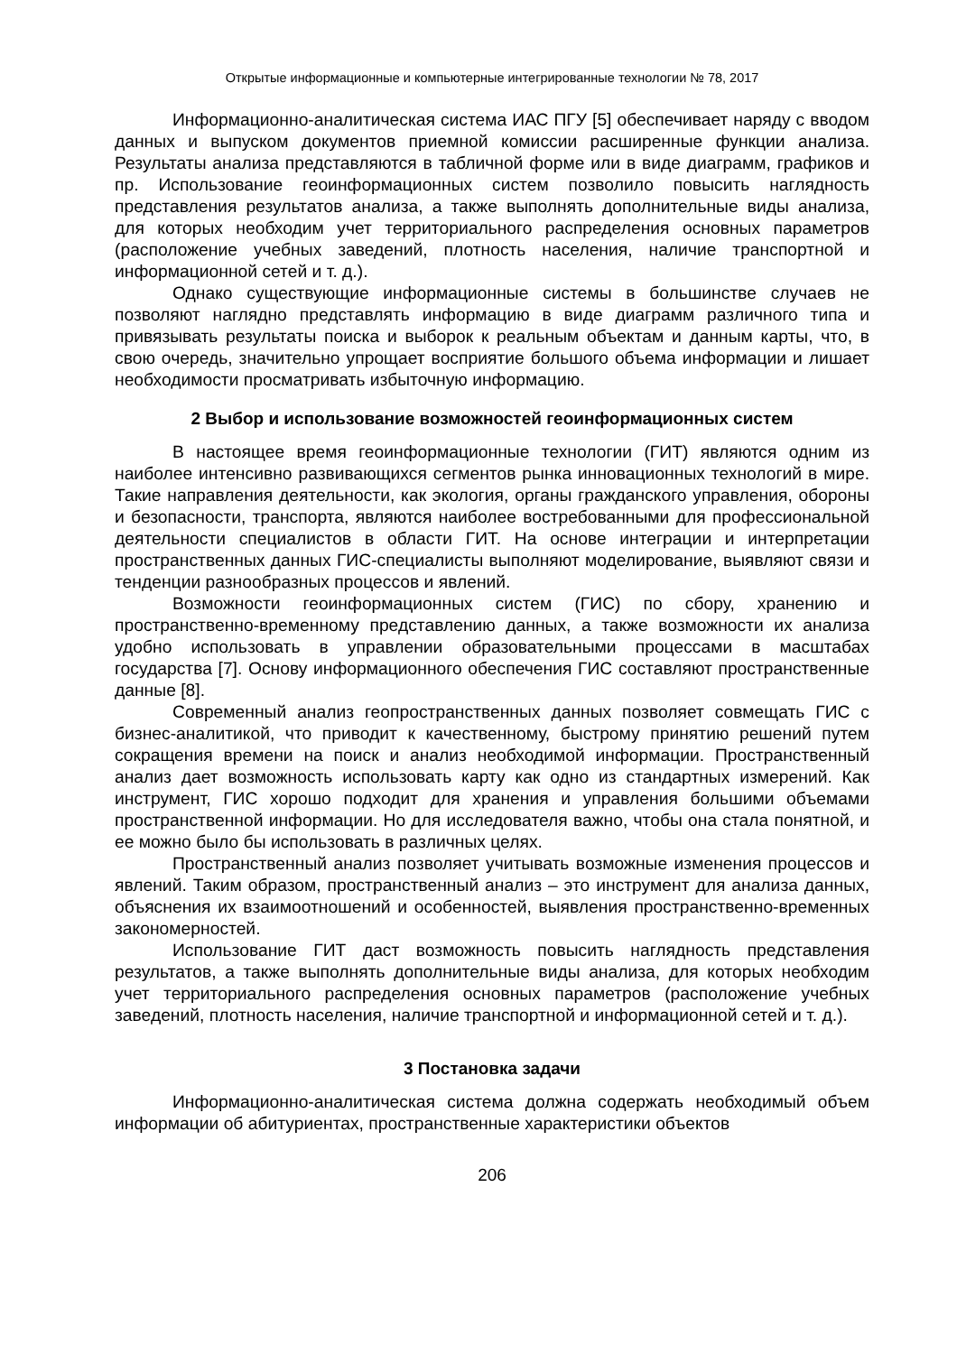Открытые информационные и компьютерные интегрированные технологии № 78, 2017
Информационно-аналитическая система ИАС ПГУ [5] обеспечивает наряду с вводом данных и выпуском документов приемной комиссии расширенные функции анализа. Результаты анализа представляются в табличной форме или в виде диаграмм, графиков и пр. Использование геоинформационных систем позволило повысить наглядность представления результатов анализа, а также выполнять дополнительные виды анализа, для которых необходим учет территориального распределения основных параметров (расположение учебных заведений, плотность населения, наличие транспортной и информационной сетей и т. д.).
Однако существующие информационные системы в большинстве случаев не позволяют наглядно представлять информацию в виде диаграмм различного типа и привязывать результаты поиска и выборок к реальным объектам и данным карты, что, в свою очередь, значительно упрощает восприятие большого объема информации и лишает необходимости просматривать избыточную информацию.
2 Выбор и использование возможностей геоинформационных систем
В настоящее время геоинформационные технологии (ГИТ) являются одним из наиболее интенсивно развивающихся сегментов рынка инновационных технологий в мире. Такие направления деятельности, как экология, органы гражданского управления, обороны и безопасности, транспорта, являются наиболее востребованными для профессиональной деятельности специалистов в области ГИТ. На основе интеграции и интерпретации пространственных данных ГИС-специалисты выполняют моделирование, выявляют связи и тенденции разнообразных процессов и явлений.
Возможности геоинформационных систем (ГИС) по сбору, хранению и пространственно-временному представлению данных, а также возможности их анализа удобно использовать в управлении образовательными процессами в масштабах государства [7]. Основу информационного обеспечения ГИС составляют пространственные данные [8].
Современный анализ геопространственных данных позволяет совмещать ГИС с бизнес-аналитикой, что приводит к качественному, быстрому принятию решений путем сокращения времени на поиск и анализ необходимой информации. Пространственный анализ дает возможность использовать карту как одно из стандартных измерений. Как инструмент, ГИС хорошо подходит для хранения и управления большими объемами пространственной информации. Но для исследователя важно, чтобы она стала понятной, и ее можно было бы использовать в различных целях.
Пространственный анализ позволяет учитывать возможные изменения процессов и явлений. Таким образом, пространственный анализ – это инструмент для анализа данных, объяснения их взаимоотношений и особенностей, выявления пространственно-временных закономерностей.
Использование ГИТ даст возможность повысить наглядность представления результатов, а также выполнять дополнительные виды анализа, для которых необходим учет территориального распределения основных параметров (расположение учебных заведений, плотность населения, наличие транспортной и информационной сетей и т. д.).
3 Постановка задачи
Информационно-аналитическая система должна содержать необходимый объем информации об абитуриентах, пространственные характеристики объектов
206